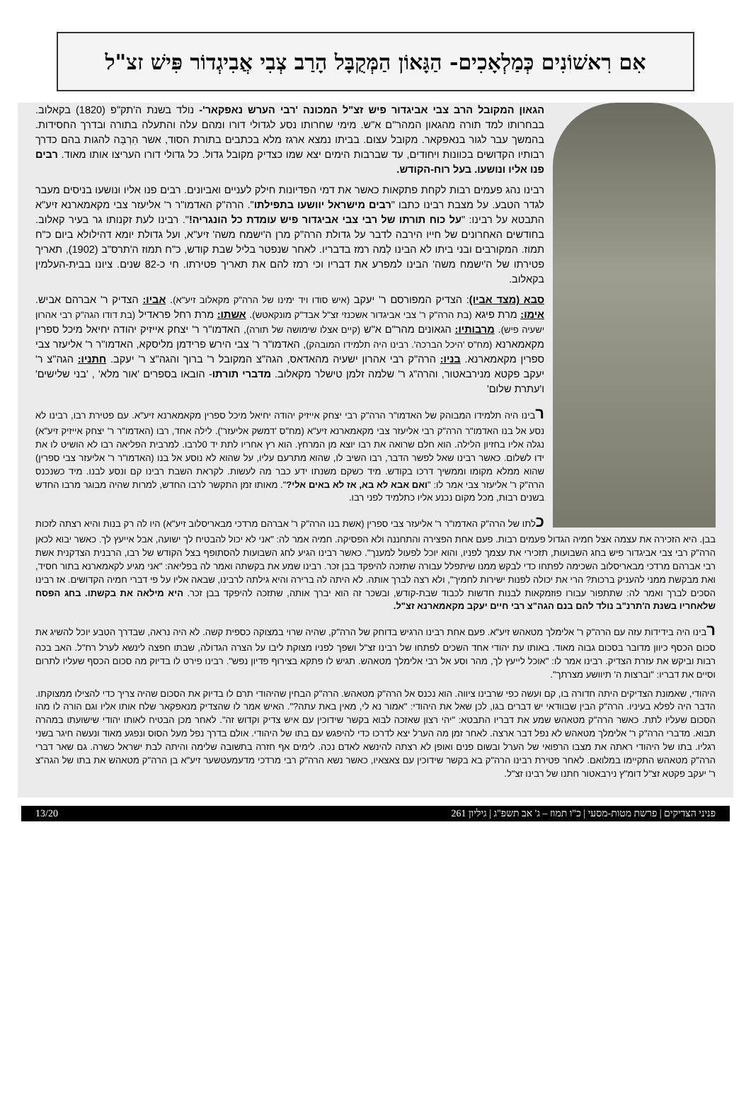אִם רִאשׁוֹנִים כְּמַלְאָכִים- הַגָּאוֹן הַמְּקֻבָּל הָרַב צְבִי אֲבִיגְדוֹר פִּישׁ זצ"ל
הגאון המקובל הרב צבי אביגדור פיש זצ"ל המכונה 'רבי הערש נאפקאר'- נולד בשנת ה'תק"פ (1820) בקאלוב. בבחרותו למד תורה מהגאון המהר"ם א"ש. מימי שחרותו נסע לגדולי דורו ומהם עלה והתעלה בתורה ובדרך החסידות. בהמשך עבר לגור בנאפקאר. מקובל עצום. בביתו נמצא ארגז מלא בכתבים בתורת הסוד, אשר הִרְבָּה להגות בהם כדרך רבותיו הקדושים בכוונות ויחודים, עד שברבות הימים יצא שמו כצדיק מקובל גדול. כל גדולי דורו העריצו אותו מאוד. רבים פנו אליו ונושעו. בעל רוח-הקודש.
רבינו נהג פעמים רבות לקחת פתקאות כאשר את דמי הפדיונות חילק לעניים ואביונים. רבים פנו אליו ונושעו בניסים מעבר לגדר הטבע. על מצבת רבינו כתבו "רבים מישראל יוושעו בתפילתו". הרה"ק האדמו"ר ר' אליעזר צבי מקאמארנא זיע"א התבטא על רבינו: "על כוח תורתו של רבי צבי אביגדור פיש עומדת כל הונגריה!". רבינו לעת זקנותו גר בעיר קאלוב. בחודשים האחרונים של חייו הירבה לדבר על גדולת הרה"ק מרן ה'ישמח משה' זיע"א, ועל גדולת יומא דהילולא ביום כ"ח תמוז. המקורבים ובני ביתו לא הבינו לְמה רמז בדבריו. לאחר שנפטר בליל שבת קודש, כ"ח תמוז ה'תרס"ב (1902), תאריך פטירתו של ה'ישמח משה' הבינו למפרע את דבריו וכי רמז להם את תאריך פטירתו. חי כ-82 שנים. ציונו בבית-העלמין בקאלוב.
סבא (מצד אביו): הצדיק המפורסם ר' יעקב (איש סודו ויד ימינו של הרה"ק מקאלוב זיע"א). אביו: הצדיק ר' אברהם אביש. אימו: מרת פיגא (בת הרה"ק ר' צבי אביגדור אשכנזי זצ"ל אבד"ק מונקאטש). אשתו: מרת רחל פראדיל (בת דודו הגה"ק רבי אהרון ישעיה פיש). מרבותיו: הגאונים מהר"ם א"ש (קיים אצלו שימושה של תורה), האדמו"ר ר' יצחק אייזיק יהודה יחיאל מיכל ספרין מקאמארנא (מח"ס 'היכל הברכה'. רבינו היה תלמידו המובהק), האדמו"ר ר' צבי הירש פרידמן מליסקא, האדמו"ר ר' אליעזר צבי ספרין מקאמארנא. בניו: הרה"ק רבי אהרון ישעיה מהאדאס, הגה"צ המקובל ר' ברוך והגה"צ ר' יעקב. חתניו: הגה"צ ר' יעקב פקטא מנירבאטור, והרה"ג ר' שלמה זלמן טישלר מקאלוב. מדברי תורתו- הובאו בספרים 'אור מלא' , 'בני שלישים' ו'עתרת שלום'
רבינו היה תלמידו המבוהק של האדמו"ר הרה"ק רבי יצחק אייזיק יהודה יחיאל מיכל ספרין מקאמארנא זיע"א. עם פטירת רבו, רבינו לא נסע אל בנו האדמו"ר הרה"ק רבי אליעזר צבי מקאמארנא זיע"א (מח"ס 'דמשק אליעזר'). לילה אחד, רבו (האדמו"ר ר' יצחק אייזיק זיע"א) נגלה אליו בחזיון הלילה. הוא חלם שרואה את רבו יוצא מן המרחץ. הוא רץ אחריו לתת יד 0לרבו. למרבית הפליאה רבו לא הושיט לו את ידו לשלום. כאשר רבינו שאל לפשר הדבר, רבו השיב לו, שהוא מתרעם עליו, על שהוא לא נוסע אל בנו (האדמו"ר ר' אליעזר צבי ספרין) שהוא ממלא מקומו וממשיך דרכו בקודש. מיד כשקם משנתו ידע כבר מה לעשות. לקראת השבת רבינו קם ונסע לבנו. מיד כשנכנס הרה"ק ר' אליעזר צבי אמר לו: "ואם אבא לא בא, אז לא באים אלי?". מאותו זמן התקשר לרבו החדש, למרות שהיה מבוגר מרבו החדש בשנים רבות, מכל מקום נכנע אליו כתלמיד לפני רבו.
כלתו של הרה"ק האדמו"ר ר' אליעזר צבי ספרין (אשת בנו הרה"ק ר' אברהם מרדכי מבאריסלוב זיע"א) היו לה רק בנות והיא רצתה לזכות בבן. היא הזכירה את עצמה אצל חמיה הגדול פעמים רבות. פעם אחת הפצירה והתחננה ולא הפסיקה. חמיה אמר לה: "אני לא יכול להבטיח לך ישועה, אבל אייעץ לך. כאשר יבוא לכאן הרה"ק רבי צבי אביגדור פיש בחג השבועות, תזכירי את עצמך לפניו, והוא יוכל לפעול למענך". כאשר רבינו הגיע לחג השבועות להסתופף בצל הקודש של רבו, הרבנית הצדקנית אשת רבי אברהם מרדכי מבאריסלוב השכימה לפתחו כדי לבקש ממנו שיתפלל עבורה שתזכה להיפקד בבן זכר. רבינו שמע את בקשתה ואמר לה בפליאה: "אני מגיע לקאמארנא בתור חסיד, ואת מבקשת ממני להעניק ברכות? הרי את יכולה לפנות ישירות לחמיך", ולא רצה לברך אותה. לא היתה לה ברירה והיא גילתה לרבינו, שבאה אליו על פי דברי חמיה הקדושים. אז רבינו הסכים לברך ואמר לה: שתתפור עבורו פוזמקאות לבנות חדשות לכבוד שבת-קודש, ובשכר זה הוא יברך אותה, שתזכה להיפקד בבן זכר. היא מילאה את בקשתו. בחג הפסח שלאחריו בשנת ה'תרנ"ב נולד להם בנם הגה"צ רבי חיים יעקב מקאמארנא זצ"ל.
רבינו היה בידידות עזה עם הרה"ק ר' אלימלך מטאהש זיע"א. פעם אחת רבינו הרגיש בדוחק של הרה"ק, שהיה שרוי במצוקה כספית קשה. לא היה נראה, שבדרך הטבע יוכל להשיג את סכום הכסף כיוון מדובר בסכום גבוה מאוד. באותו עת יהודי אחד השכים לפתחו של רבינו זצ"ל ושפך לפניו מצוקת ליבו על הצרה הגדולה, שבתו חפצה לינשא לערל רח"ל. האב בכה רבות וביקש את עזרת הצדיק. רבינו אמר לו: "אוכל לייעץ לך, מהר וסע אל רבי אלימלך מטאהש. תגיש לו פתקא בצירוף פדיון נפש". רבינו פירט לו בדיוק מה סכום הכסף שעליו לתרום וסיים את דבריו: "וברצות ה' תיוושע מצרתך".
היהודי, שאמונת הצדיקים היתה חדורה בו, קם ועשה כפי שרבינו ציווה. הוא נכנס אל הרה"ק מטאהש. הרה"ק הבחין שהיהודי תרם לו בדיוק את הסכום שהיה צריך כדי להצילו ממצוקתו. הדבר היה לפלא בעיניו. הרה"ק הבין שבוודאי יש דברים בגו, לכן שאל את היהודי: "אמור נא לי, מאין באת עתה?". האיש אמר לו שהצדיק מנאפקאר שלח אותו אליו וגם הורה לו מהו הסכום שעליו לתת. כאשר הרה"ק מטאהש שמע את דבריו התבטא: "יהי רצון שאזכה לבוא בקשר שידוכין עם איש צדיק וקדוש זה". לאחר מכן הבטיח לאותו יהודי שישועתו במהרה תבוא. מדברי הרה"ק ר' אלימלך מטאהש לא נפל דבר ארצה. לאחר זמן מה הערל יצא לדרכו כדי להיפגש עם בתו של היהודי. אולם בדרך נפל מעל הסוס ונפגע מאוד ונעשה חיגר בשני רגליו. בתו של היהודי ראתה את מצבו הרפואי של הערל ובשום פנים ואופן לא רצתה להינשא לאדם נכה. לימים אף חזרה בתשובה שלימה והיתה לבת ישראל כשרה. גם שאר דברי הרה"ק מטאהש התקיימו במלואם. לאחר פטירת רבינו הרה"ק בא בקשר שידוכין עם צאצאיו, כאשר נשא הרה"ק רבי מרדכי מדעמעטשער זיע"א בן הרה"ק מטאהש את בתו של הגה"צ ר' יעקב פקטא זצ"ל דומ"ץ נירבאטור חתנו של רבינו זצ"ל.
פניני הצדיקים | פרשת מטות-מסעי | כ"ו תמוז – ג' אב תשפ"ג | גיליון 261 13/20